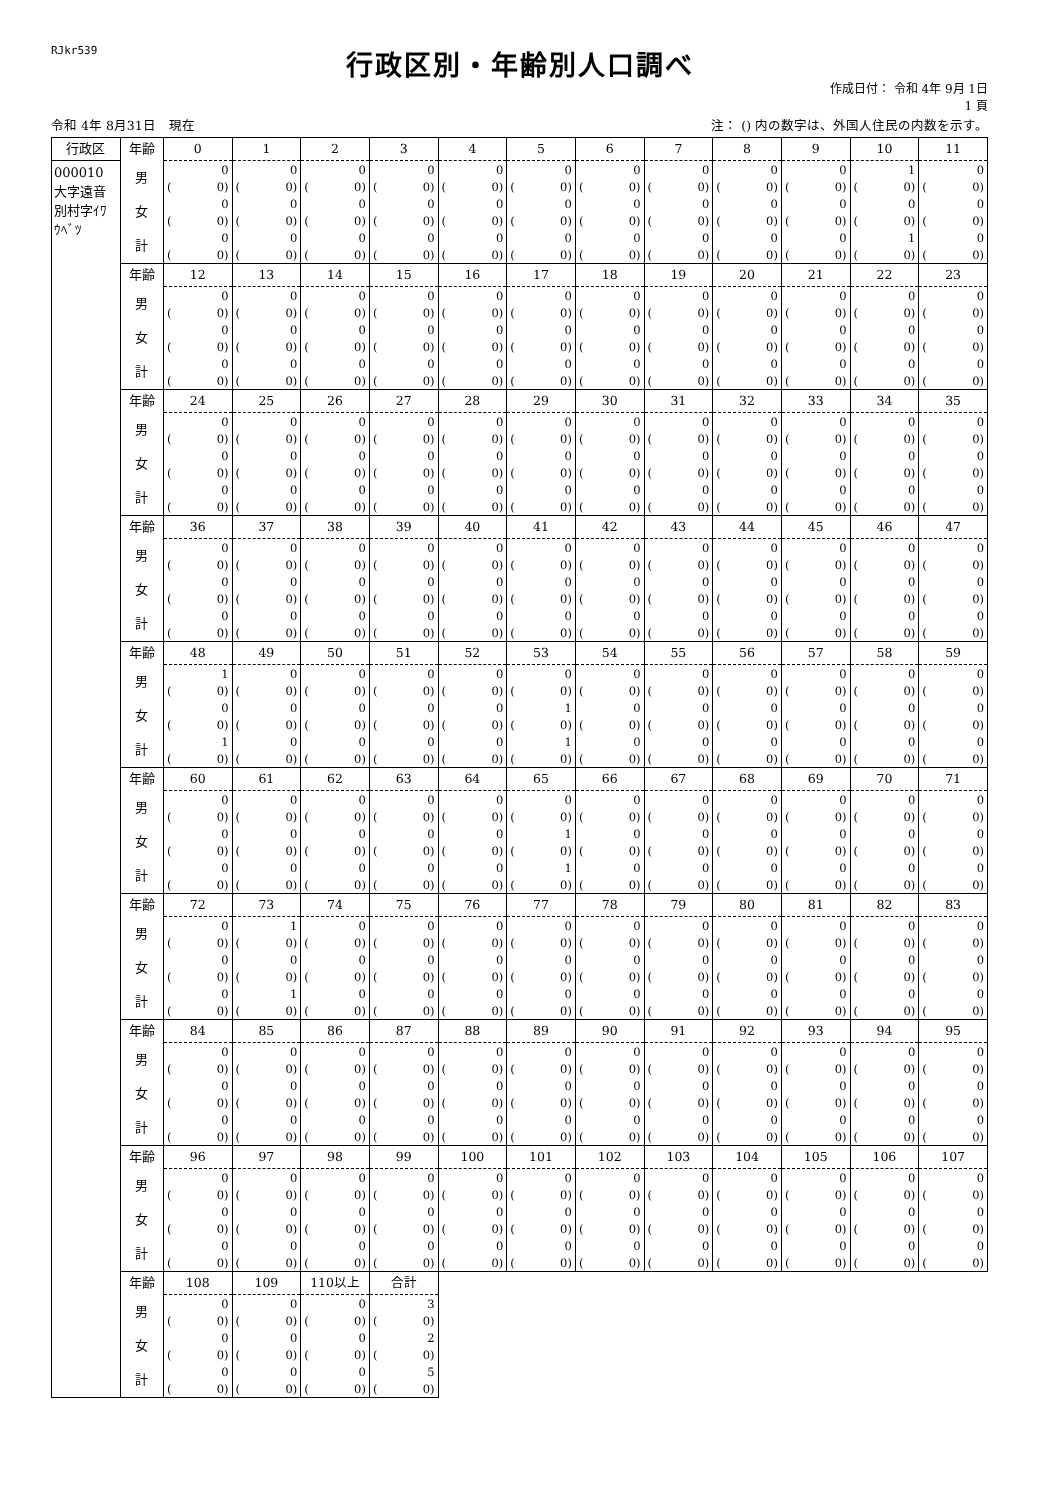RJkr539
行政区別・年齢別人口調べ
作成日付： 令和 4年 9月 1日
1 頁
令和 4年 8月31日　現在 注： () 内の数字は、外国人住民の内数を示す。
| 行政区 | 年齢 | 0 | 1 | 2 | 3 | 4 | 5 | 6 | 7 | 8 | 9 | 10 | 11 |
| 000010 大字遠音 別村字ｲﾜ ｳﾍﾞﾂ | 男 | 0 | 0 | 0 | 0 | 0 | 0 | 0 | 0 | 0 | 0 | 1 | 0 |
| | | ( 0) | ( 0) | ( 0) | ( 0) | ( 0) | ( 0) | ( 0) | ( 0) | ( 0) | ( 0) | ( 0) | ( 0) |
| | 女 | 0 | 0 | 0 | 0 | 0 | 0 | 0 | 0 | 0 | 0 | 0 | 0 |
| | | ( 0) | ( 0) | ( 0) | ( 0) | ( 0) | ( 0) | ( 0) | ( 0) | ( 0) | ( 0) | ( 0) | ( 0) |
| | 計 | 0 | 0 | 0 | 0 | 0 | 0 | 0 | 0 | 0 | 0 | 1 | 0 |
| | | ( 0) | ( 0) | ( 0) | ( 0) | ( 0) | ( 0) | ( 0) | ( 0) | ( 0) | ( 0) | ( 0) | ( 0) |
| | 年齢 | 12 | 13 | 14 | 15 | 16 | 17 | 18 | 19 | 20 | 21 | 22 | 23 |
| | 男 | 0 | 0 | 0 | 0 | 0 | 0 | 0 | 0 | 0 | 0 | 0 | 0 |
| | | ( 0) | ( 0) | ( 0) | ( 0) | ( 0) | ( 0) | ( 0) | ( 0) | ( 0) | ( 0) | ( 0) | ( 0) |
| | 女 | 0 | 0 | 0 | 0 | 0 | 0 | 0 | 0 | 0 | 0 | 0 | 0 |
| | | ( 0) | ( 0) | ( 0) | ( 0) | ( 0) | ( 0) | ( 0) | ( 0) | ( 0) | ( 0) | ( 0) | ( 0) |
| | 計 | 0 | 0 | 0 | 0 | 0 | 0 | 0 | 0 | 0 | 0 | 0 | 0 |
| | | ( 0) | ( 0) | ( 0) | ( 0) | ( 0) | ( 0) | ( 0) | ( 0) | ( 0) | ( 0) | ( 0) | ( 0) |
| | 年齢 | 24 | 25 | 26 | 27 | 28 | 29 | 30 | 31 | 32 | 33 | 34 | 35 |
| | 男 | 0 | 0 | 0 | 0 | 0 | 0 | 0 | 0 | 0 | 0 | 0 | 0 |
| | | ( 0) | ( 0) | ( 0) | ( 0) | ( 0) | ( 0) | ( 0) | ( 0) | ( 0) | ( 0) | ( 0) | ( 0) |
| | 女 | 0 | 0 | 0 | 0 | 0 | 0 | 0 | 0 | 0 | 0 | 0 | 0 |
| | | ( 0) | ( 0) | ( 0) | ( 0) | ( 0) | ( 0) | ( 0) | ( 0) | ( 0) | ( 0) | ( 0) | ( 0) |
| | 計 | 0 | 0 | 0 | 0 | 0 | 0 | 0 | 0 | 0 | 0 | 0 | 0 |
| | | ( 0) | ( 0) | ( 0) | ( 0) | ( 0) | ( 0) | ( 0) | ( 0) | ( 0) | ( 0) | ( 0) | ( 0) |
| | 年齢 | 36 | 37 | 38 | 39 | 40 | 41 | 42 | 43 | 44 | 45 | 46 | 47 |
| | 男 | 0 | 0 | 0 | 0 | 0 | 0 | 0 | 0 | 0 | 0 | 0 | 0 |
| | | ( 0) | ( 0) | ( 0) | ( 0) | ( 0) | ( 0) | ( 0) | ( 0) | ( 0) | ( 0) | ( 0) | ( 0) |
| | 女 | 0 | 0 | 0 | 0 | 0 | 0 | 0 | 0 | 0 | 0 | 0 | 0 |
| | | ( 0) | ( 0) | ( 0) | ( 0) | ( 0) | ( 0) | ( 0) | ( 0) | ( 0) | ( 0) | ( 0) | ( 0) |
| | 計 | 0 | 0 | 0 | 0 | 0 | 0 | 0 | 0 | 0 | 0 | 0 | 0 |
| | | ( 0) | ( 0) | ( 0) | ( 0) | ( 0) | ( 0) | ( 0) | ( 0) | ( 0) | ( 0) | ( 0) | ( 0) |
| | 年齢 | 48 | 49 | 50 | 51 | 52 | 53 | 54 | 55 | 56 | 57 | 58 | 59 |
| | 男 | 1 | 0 | 0 | 0 | 0 | 0 | 0 | 0 | 0 | 0 | 0 | 0 |
| | | ( 0) | ( 0) | ( 0) | ( 0) | ( 0) | ( 0) | ( 0) | ( 0) | ( 0) | ( 0) | ( 0) | ( 0) |
| | 女 | 0 | 0 | 0 | 0 | 0 | 1 | 0 | 0 | 0 | 0 | 0 | 0 |
| | | ( 0) | ( 0) | ( 0) | ( 0) | ( 0) | ( 0) | ( 0) | ( 0) | ( 0) | ( 0) | ( 0) | ( 0) |
| | 計 | 1 | 0 | 0 | 0 | 0 | 1 | 0 | 0 | 0 | 0 | 0 | 0 |
| | | ( 0) | ( 0) | ( 0) | ( 0) | ( 0) | ( 0) | ( 0) | ( 0) | ( 0) | ( 0) | ( 0) | ( 0) |
| | 年齢 | 60 | 61 | 62 | 63 | 64 | 65 | 66 | 67 | 68 | 69 | 70 | 71 |
| | 男 | 0 | 0 | 0 | 0 | 0 | 0 | 0 | 0 | 0 | 0 | 0 | 0 |
| | | ( 0) | ( 0) | ( 0) | ( 0) | ( 0) | ( 0) | ( 0) | ( 0) | ( 0) | ( 0) | ( 0) | ( 0) |
| | 女 | 0 | 0 | 0 | 0 | 0 | 1 | 0 | 0 | 0 | 0 | 0 | 0 |
| | | ( 0) | ( 0) | ( 0) | ( 0) | ( 0) | ( 0) | ( 0) | ( 0) | ( 0) | ( 0) | ( 0) | ( 0) |
| | 計 | 0 | 0 | 0 | 0 | 0 | 1 | 0 | 0 | 0 | 0 | 0 | 0 |
| | | ( 0) | ( 0) | ( 0) | ( 0) | ( 0) | ( 0) | ( 0) | ( 0) | ( 0) | ( 0) | ( 0) | ( 0) |
| | 年齢 | 72 | 73 | 74 | 75 | 76 | 77 | 78 | 79 | 80 | 81 | 82 | 83 |
| | 男 | 0 | 1 | 0 | 0 | 0 | 0 | 0 | 0 | 0 | 0 | 0 | 0 |
| | | ( 0) | ( 0) | ( 0) | ( 0) | ( 0) | ( 0) | ( 0) | ( 0) | ( 0) | ( 0) | ( 0) | ( 0) |
| | 女 | 0 | 0 | 0 | 0 | 0 | 0 | 0 | 0 | 0 | 0 | 0 | 0 |
| | | ( 0) | ( 0) | ( 0) | ( 0) | ( 0) | ( 0) | ( 0) | ( 0) | ( 0) | ( 0) | ( 0) | ( 0) |
| | 計 | 0 | 1 | 0 | 0 | 0 | 0 | 0 | 0 | 0 | 0 | 0 | 0 |
| | | ( 0) | ( 0) | ( 0) | ( 0) | ( 0) | ( 0) | ( 0) | ( 0) | ( 0) | ( 0) | ( 0) | ( 0) |
| | 年齢 | 84 | 85 | 86 | 87 | 88 | 89 | 90 | 91 | 92 | 93 | 94 | 95 |
| | 男 | 0 | 0 | 0 | 0 | 0 | 0 | 0 | 0 | 0 | 0 | 0 | 0 |
| | | ( 0) | ( 0) | ( 0) | ( 0) | ( 0) | ( 0) | ( 0) | ( 0) | ( 0) | ( 0) | ( 0) | ( 0) |
| | 女 | 0 | 0 | 0 | 0 | 0 | 0 | 0 | 0 | 0 | 0 | 0 | 0 |
| | | ( 0) | ( 0) | ( 0) | ( 0) | ( 0) | ( 0) | ( 0) | ( 0) | ( 0) | ( 0) | ( 0) | ( 0) |
| | 計 | 0 | 0 | 0 | 0 | 0 | 0 | 0 | 0 | 0 | 0 | 0 | 0 |
| | | ( 0) | ( 0) | ( 0) | ( 0) | ( 0) | ( 0) | ( 0) | ( 0) | ( 0) | ( 0) | ( 0) | ( 0) |
| | 年齢 | 96 | 97 | 98 | 99 | 100 | 101 | 102 | 103 | 104 | 105 | 106 | 107 |
| | 男 | 0 | 0 | 0 | 0 | 0 | 0 | 0 | 0 | 0 | 0 | 0 | 0 |
| | | ( 0) | ( 0) | ( 0) | ( 0) | ( 0) | ( 0) | ( 0) | ( 0) | ( 0) | ( 0) | ( 0) | ( 0) |
| | 女 | 0 | 0 | 0 | 0 | 0 | 0 | 0 | 0 | 0 | 0 | 0 | 0 |
| | | ( 0) | ( 0) | ( 0) | ( 0) | ( 0) | ( 0) | ( 0) | ( 0) | ( 0) | ( 0) | ( 0) | ( 0) |
| | 計 | 0 | 0 | 0 | 0 | 0 | 0 | 0 | 0 | 0 | 0 | 0 | 0 |
| | | ( 0) | ( 0) | ( 0) | ( 0) | ( 0) | ( 0) | ( 0) | ( 0) | ( 0) | ( 0) | ( 0) | ( 0) |
| | 年齢 | 108 | 109 | 110以上 | 合計 | | | | | | | | |
| | 男 | 0 | 0 | 0 | 3 | | | | | | | | |
| | | ( 0) | ( 0) | ( 0) | ( 0) | | | | | | | | |
| | 女 | 0 | 0 | 0 | 2 | | | | | | | | |
| | | ( 0) | ( 0) | ( 0) | ( 0) | | | | | | | | |
| | 計 | 0 | 0 | 0 | 5 | | | | | | | | |
| | | ( 0) | ( 0) | ( 0) | ( 0) | | | | | | | | |